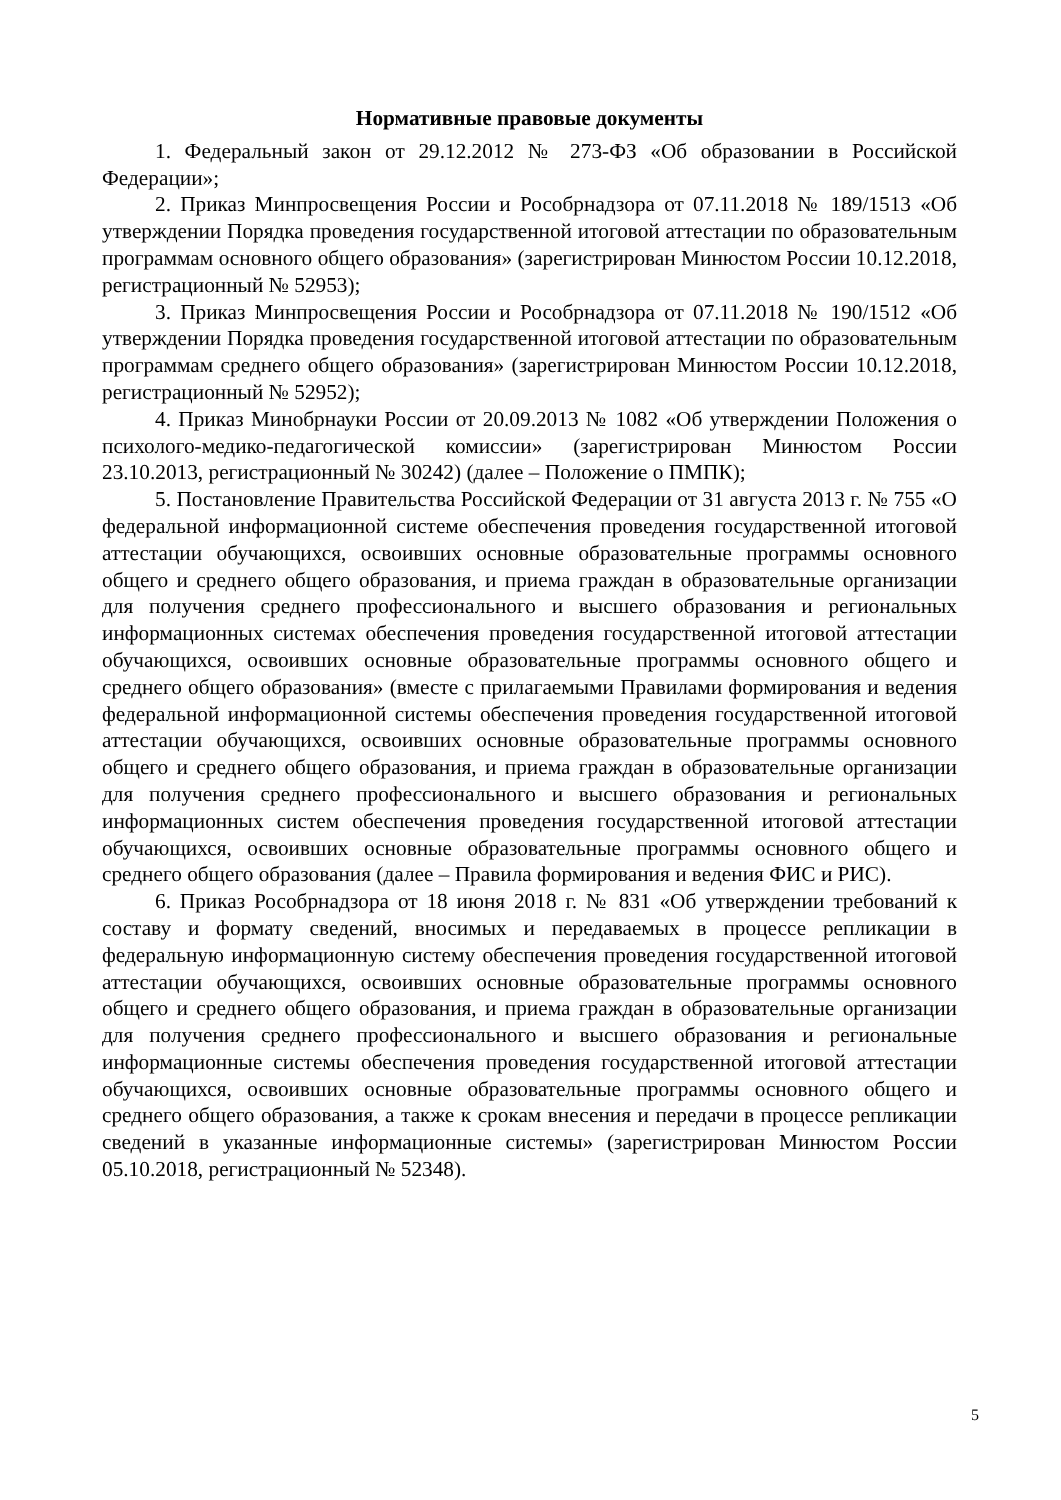Нормативные правовые документы
1. Федеральный закон от 29.12.2012 № 273-ФЗ «Об образовании в Российской Федерации»;
2. Приказ Минпросвещения России и Рособрнадзора от 07.11.2018 № 189/1513 «Об утверждении Порядка проведения государственной итоговой аттестации по образовательным программам основного общего образования» (зарегистрирован Минюстом России 10.12.2018, регистрационный № 52953);
3. Приказ Минпросвещения России и Рособрнадзора от 07.11.2018 № 190/1512 «Об утверждении Порядка проведения государственной итоговой аттестации по образовательным программам среднего общего образования» (зарегистрирован Минюстом России 10.12.2018, регистрационный № 52952);
4. Приказ Минобрнауки России от 20.09.2013 № 1082 «Об утверждении Положения о психолого-медико-педагогической комиссии» (зарегистрирован Минюстом России 23.10.2013, регистрационный № 30242) (далее – Положение о ПМПК);
5. Постановление Правительства Российской Федерации от 31 августа 2013 г. № 755 «О федеральной информационной системе обеспечения проведения государственной итоговой аттестации обучающихся, освоивших основные образовательные программы основного общего и среднего общего образования, и приема граждан в образовательные организации для получения среднего профессионального и высшего образования и региональных информационных системах обеспечения проведения государственной итоговой аттестации обучающихся, освоивших основные образовательные программы основного общего и среднего общего образования» (вместе с прилагаемыми Правилами формирования и ведения федеральной информационной системы обеспечения проведения государственной итоговой аттестации обучающихся, освоивших основные образовательные программы основного общего и среднего общего образования, и приема граждан в образовательные организации для получения среднего профессионального и высшего образования и региональных информационных систем обеспечения проведения государственной итоговой аттестации обучающихся, освоивших основные образовательные программы основного общего и среднего общего образования (далее – Правила формирования и ведения ФИС и РИС).
6. Приказ Рособрнадзора от 18 июня 2018 г. № 831 «Об утверждении требований к составу и формату сведений, вносимых и передаваемых в процессе репликации в федеральную информационную систему обеспечения проведения государственной итоговой аттестации обучающихся, освоивших основные образовательные программы основного общего и среднего общего образования, и приема граждан в образовательные организации для получения среднего профессионального и высшего образования и региональные информационные системы обеспечения проведения государственной итоговой аттестации обучающихся, освоивших основные образовательные программы основного общего и среднего общего образования, а также к срокам внесения и передачи в процессе репликации сведений в указанные информационные системы» (зарегистрирован Минюстом России 05.10.2018, регистрационный № 52348).
5